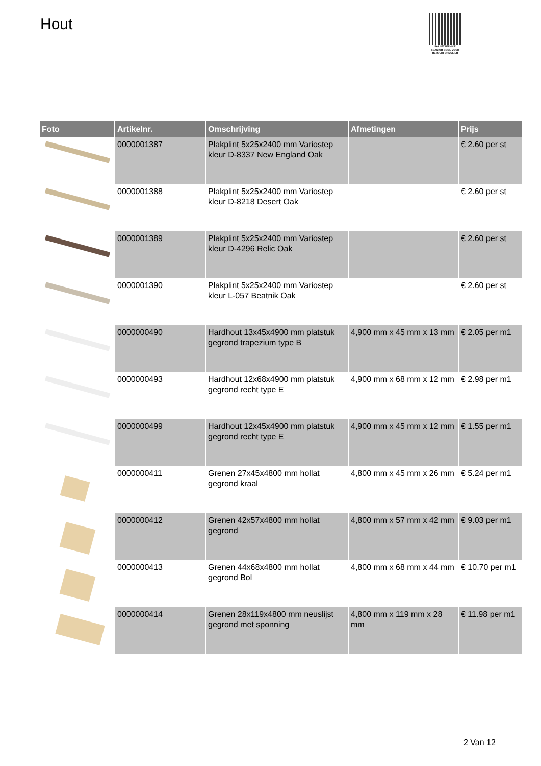Hout
PALLETSERVICE
SCAN QR-CODE VOOR
RETOURFORMULIER
| Foto | Artikelnr. | Omschrijving | Afmetingen | Prijs |
| --- | --- | --- | --- | --- |
| | 0000001387 | Plakplint 5x25x2400 mm Variostep kleur D-8337 New England Oak | | € 2.60 per st |
| | 0000001388 | Plakplint 5x25x2400 mm Variostep kleur D-8218 Desert Oak | | € 2.60 per st |
| | 0000001389 | Plakplint 5x25x2400 mm Variostep kleur D-4296 Relic Oak | | € 2.60 per st |
| | 0000001390 | Plakplint 5x25x2400 mm Variostep kleur L-057 Beatnik Oak | | € 2.60 per st |
| | 0000000490 | Hardhout 13x45x4900 mm platstuk gegrond trapezium type B | 4,900 mm x 45 mm x 13 mm | € 2.05 per m1 |
| | 0000000493 | Hardhout 12x68x4900 mm platstuk gegrond recht type E | 4,900 mm x 68 mm x 12 mm | € 2.98 per m1 |
| | 0000000499 | Hardhout 12x45x4900 mm platstuk gegrond recht type E | 4,900 mm x 45 mm x 12 mm | € 1.55 per m1 |
| | 0000000411 | Grenen 27x45x4800 mm hollat gegrond kraal | 4,800 mm x 45 mm x 26 mm | € 5.24 per m1 |
| | 0000000412 | Grenen 42x57x4800 mm hollat gegrond | 4,800 mm x 57 mm x 42 mm | € 9.03 per m1 |
| | 0000000413 | Grenen 44x68x4800 mm hollat gegrond Bol | 4,800 mm x 68 mm x 44 mm | € 10.70 per m1 |
| | 0000000414 | Grenen 28x119x4800 mm neuslijst gegrond met sponning | 4,800 mm x 119 mm x 28 mm | € 11.98 per m1 |
2 Van 12